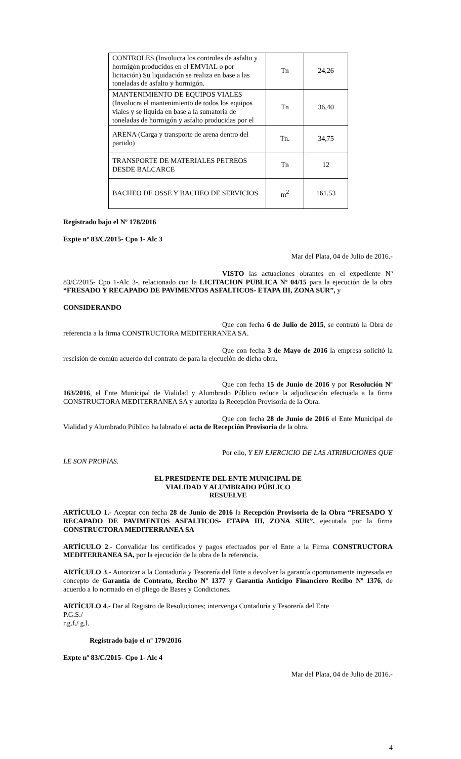| CONTROLES (Involucra los controles de asfalto y hormigón producidos en el EMVIAL o por licitación) Su liquidación se realiza en base a las toneladas de asfalto y hormigón. | Tn | 24,26 |
| MANTENIMIENTO DE EQUIPOS VIALES (Involucra el mantenimiento de todos los equipos viales y se liquida en base a la sumatoria de toneladas de hormigón y asfalto producidas por el | Tn | 36,40 |
| ARENA (Carga y transporte de arena dentro del partido) | Tn. | 34,75 |
| TRANSPORTE DE MATERIALES PETREOS DESDE BALCARCE | Tn | 12 |
| BACHEO DE OSSE Y BACHEO DE SERVICIOS | m<sup>2</sup> | 161.53 |
Registrado bajo el Nº 178/2016
Expte nº 83/C/2015- Cpo 1- Alc 3
Mar del Plata, 04 de Julio de 2016.-
VISTO las actuaciones obrantes en el expediente Nº 83/C/2015- Cpo 1-Alc 3-, relacionado con la LICITACION PUBLICA Nº 04/15 para la ejecución de la obra “FRESADO Y RECAPADO DE PAVIMENTOS ASFALTICOS- ETAPA III, ZONA SUR”, y
CONSIDERANDO
Que con fecha 6 de Julio de 2015, se contrató la Obra de referencia a la firma CONSTRUCTORA MEDITERRANEA SA.
Que con fecha 3 de Mayo de 2016 la empresa solicitó la rescisión de común acuerdo del contrato de para la ejecución de dicha obra.
Que con fecha 15 de Junio de 2016 y por Resolución Nº 163/2016, el Ente Municipal de Vialidad y Alumbrado Público reduce la adjudicación efectuada a la firma CONSTRUCTORA MEDITERRANEA SA y autoriza la Recepción Provisoria de la Obra.
Que con fecha 28 de Junio de 2016 el Ente Municipal de Vialidad y Alumbrado Público ha labrado el acta de Recepción Provisoria de la obra.
Por ello, Y EN EJERCICIO DE LAS ATRIBUCIONES QUE LE SON PROPIAS.
EL PRESIDENTE DEL ENTE MUNICIPAL DE
VIALIDAD Y ALUMBRADO PÚBLICO
RESUELVE
ARTÍCULO 1.- Aceptar con fecha 28 de Junio de 2016 la Recepción Provisoria de la Obra “FRESADO Y RECAPADO DE PAVIMENTOS ASFALTICOS- ETAPA III, ZONA SUR”, ejecutada por la firma CONSTRUCTORA MEDITERRANEA SA
ARTÍCULO 2.- Convalidar los certificados y pagos efectuados por el Ente a la Firma CONSTRUCTORA MEDITERRANEA SA, por la ejecución de la obra de la referencia.
ARTÍCULO 3.- Autorizar a la Contaduría y Tesorería del Ente a devolver la garantía oportunamente ingresada en concepto de Garantía de Contrato, Recibo Nº 1377 y Garantía Anticipo Financiero Recibo Nº 1376, de acuerdo a lo normado en el pliego de Bases y Condiciones.
ARTÍCULO 4.- Dar al Registro de Resoluciones; intervenga Contaduría y Tesorería del Ente
P.G.S./
r.g.f./ g.l.
Registrado bajo el nº 179/2016
Expte nº 83/C/2015- Cpo 1- Alc 4
Mar del Plata, 04 de Julio de 2016.-
4